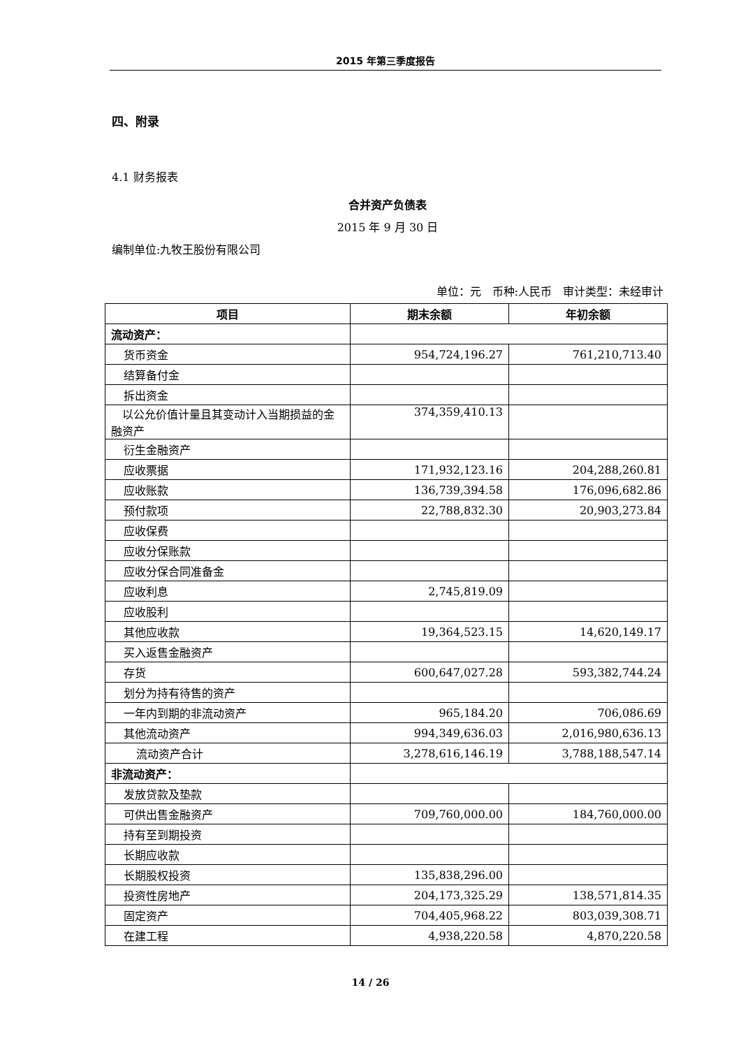2015 年第三季度报告
四、附录
4.1 财务报表
合并资产负债表
2015 年 9 月 30 日
编制单位:九牧王股份有限公司
单位：元　币种:人民币　审计类型：未经审计
| 项目 | 期末余额 | 年初余额 |
| --- | --- | --- |
| 流动资产： | | |
| 货币资金 | 954,724,196.27 | 761,210,713.40 |
| 结算备付金 | | |
| 拆出资金 | | |
| 以公允价值计量且其变动计入当期损益的金融资产 | 374,359,410.13 | |
| 衍生金融资产 | | |
| 应收票据 | 171,932,123.16 | 204,288,260.81 |
| 应收账款 | 136,739,394.58 | 176,096,682.86 |
| 预付款项 | 22,788,832.30 | 20,903,273.84 |
| 应收保费 | | |
| 应收分保账款 | | |
| 应收分保合同准备金 | | |
| 应收利息 | 2,745,819.09 | |
| 应收股利 | | |
| 其他应收款 | 19,364,523.15 | 14,620,149.17 |
| 买入返售金融资产 | | |
| 存货 | 600,647,027.28 | 593,382,744.24 |
| 划分为持有待售的资产 | | |
| 一年内到期的非流动资产 | 965,184.20 | 706,086.69 |
| 其他流动资产 | 994,349,636.03 | 2,016,980,636.13 |
| 流动资产合计 | 3,278,616,146.19 | 3,788,188,547.14 |
| 非流动资产： | | |
| 发放贷款及垫款 | | |
| 可供出售金融资产 | 709,760,000.00 | 184,760,000.00 |
| 持有至到期投资 | | |
| 长期应收款 | | |
| 长期股权投资 | 135,838,296.00 | |
| 投资性房地产 | 204,173,325.29 | 138,571,814.35 |
| 固定资产 | 704,405,968.22 | 803,039,308.71 |
| 在建工程 | 4,938,220.58 | 4,870,220.58 |
14 / 26